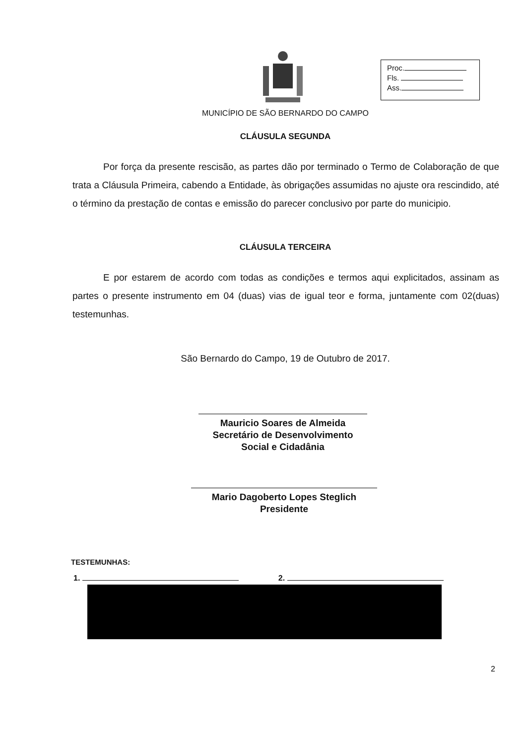Proc.
Fls.
Ass.
MUNICÍPIO DE SÃO BERNARDO DO CAMPO
CLÁUSULA SEGUNDA
Por força da presente rescisão, as partes dão por terminado o Termo de Colaboração de que trata a Cláusula Primeira, cabendo a Entidade, às obrigações assumidas no ajuste ora rescindido, até o término da prestação de contas e emissão do parecer conclusivo por parte do municipio.
CLÁUSULA TERCEIRA
E por estarem de acordo com todas as condições e termos aqui explicitados, assinam as partes o presente instrumento em 04 (duas) vias de igual teor e forma, juntamente com 02(duas) testemunhas.
São Bernardo do Campo, 19 de Outubro de 2017.
Mauricio Soares de Almeida
Secretário de Desenvolvimento
Social e Cidadânia
Mario Dagoberto Lopes Steglich
Presidente
TESTEMUNHAS:
1. 2.
2